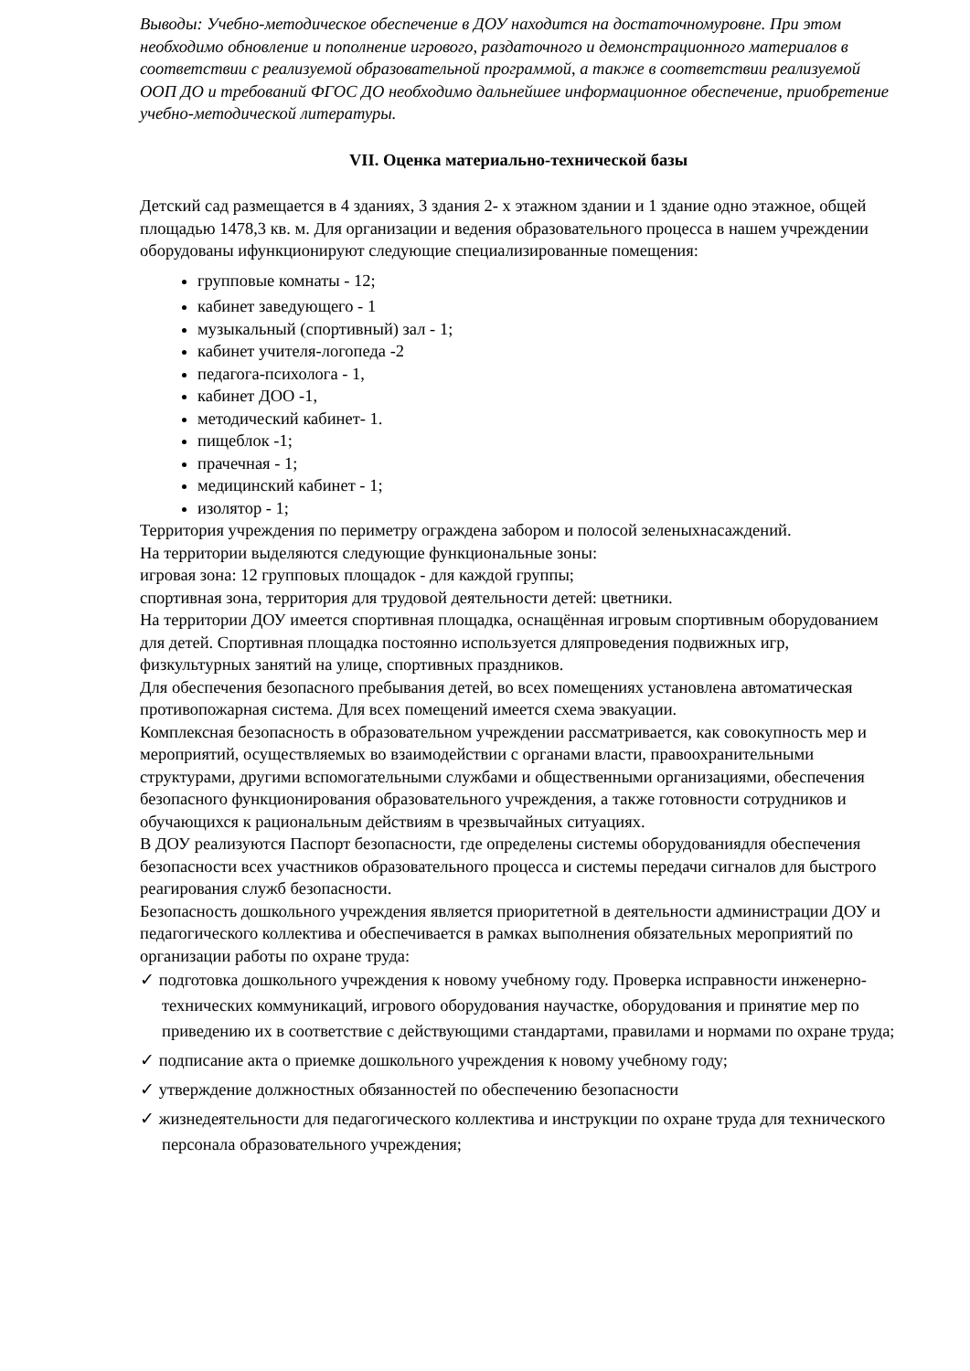Выводы: Учебно-методическое обеспечение в ДОУ находится на достаточномуровне. При этом необходимо обновление и пополнение игрового, раздаточного и демонстрационного материалов в соответствии с реализуемой образовательной программой, а также в соответствии реализуемой ООП ДО и требований ФГОС ДО необходимо дальнейшее информационное обеспечение, приобретение учебно-методической литературы.
VII. Оценка материально-технической базы
Детский сад размещается в 4 зданиях, 3 здания 2- х этажном здании и 1 здание одно этажное, общей площадью 1478,3 кв. м. Для организации и ведения образовательного процесса в нашем учреждении оборудованы ифункционируют следующие специализированные помещения:
групповые комнаты - 12;
кабинет заведующего - 1
музыкальный (спортивный) зал - 1;
кабинет учителя-логопеда -2
педагога-психолога - 1,
кабинет ДОО -1,
методический кабинет- 1.
пищеблок -1;
прачечная - 1;
медицинский кабинет - 1;
изолятор - 1;
Территория учреждения по периметру ограждена забором и полосой зеленыхнасаждений.
На территории выделяются следующие функциональные зоны:
игровая зона: 12 групповых площадок - для каждой группы;
спортивная зона, территория для трудовой деятельности детей: цветники.
На территории ДОУ имеется спортивная площадка, оснащённая игровым спортивным оборудованием для детей. Спортивная площадка постоянно используется дляпроведения подвижных игр, физкультурных занятий на улице, спортивных праздников.
Для обеспечения безопасного пребывания детей, во всех помещениях установлена автоматическая противопожарная система. Для всех помещений имеется схема эвакуации.
Комплексная безопасность в образовательном учреждении рассматривается, как совокупность мер и мероприятий, осуществляемых во взаимодействии с органами власти, правоохранительными структурами, другими вспомогательными службами и общественными организациями, обеспечения безопасного функционирования образовательного учреждения, а также готовности сотрудников и обучающихся к рациональным действиям в чрезвычайных ситуациях.
В ДОУ реализуются Паспорт безопасности, где определены системы оборудованиядля обеспечения безопасности всех участников образовательного процесса и системы передачи сигналов для быстрого реагирования служб безопасности.
Безопасность дошкольного учреждения является приоритетной в деятельности администрации ДОУ и педагогического коллектива и обеспечивается в рамках выполнения обязательных мероприятий по организации работы по охране труда:
✓ подготовка дошкольного учреждения к новому учебному году. Проверка исправности инженерно-технических коммуникаций, игрового оборудования научастке, оборудования и принятие мер по приведению их в соответствие с действующими стандартами, правилами и нормами по охране труда;
✓ подписание акта о приемке дошкольного учреждения к новому учебному году;
✓ утверждение должностных обязанностей по обеспечению безопасности
✓ жизнедеятельности для педагогического коллектива и инструкции по охране труда для технического персонала образовательного учреждения;